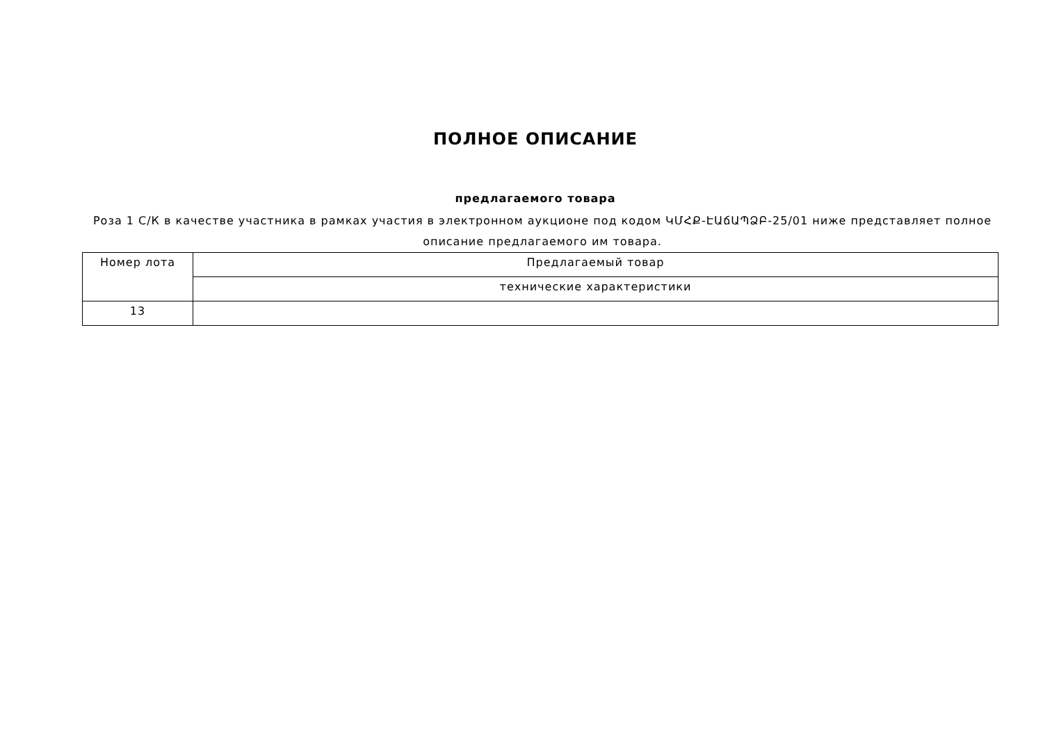ПОЛНОЕ ОПИСАНИЕ
предлагаемого товара
Роза 1 С/К в качестве участника в рамках участия в электронном аукционе под кодом ԿՄՀՔ-ԷԱճԱՊՁԲ-25/01 ниже представляет полное описание предлагаемого им товара.
| Номер лота | Предлагаемый товар |
| --- | --- |
| | технические характеристики |
| 13 | |